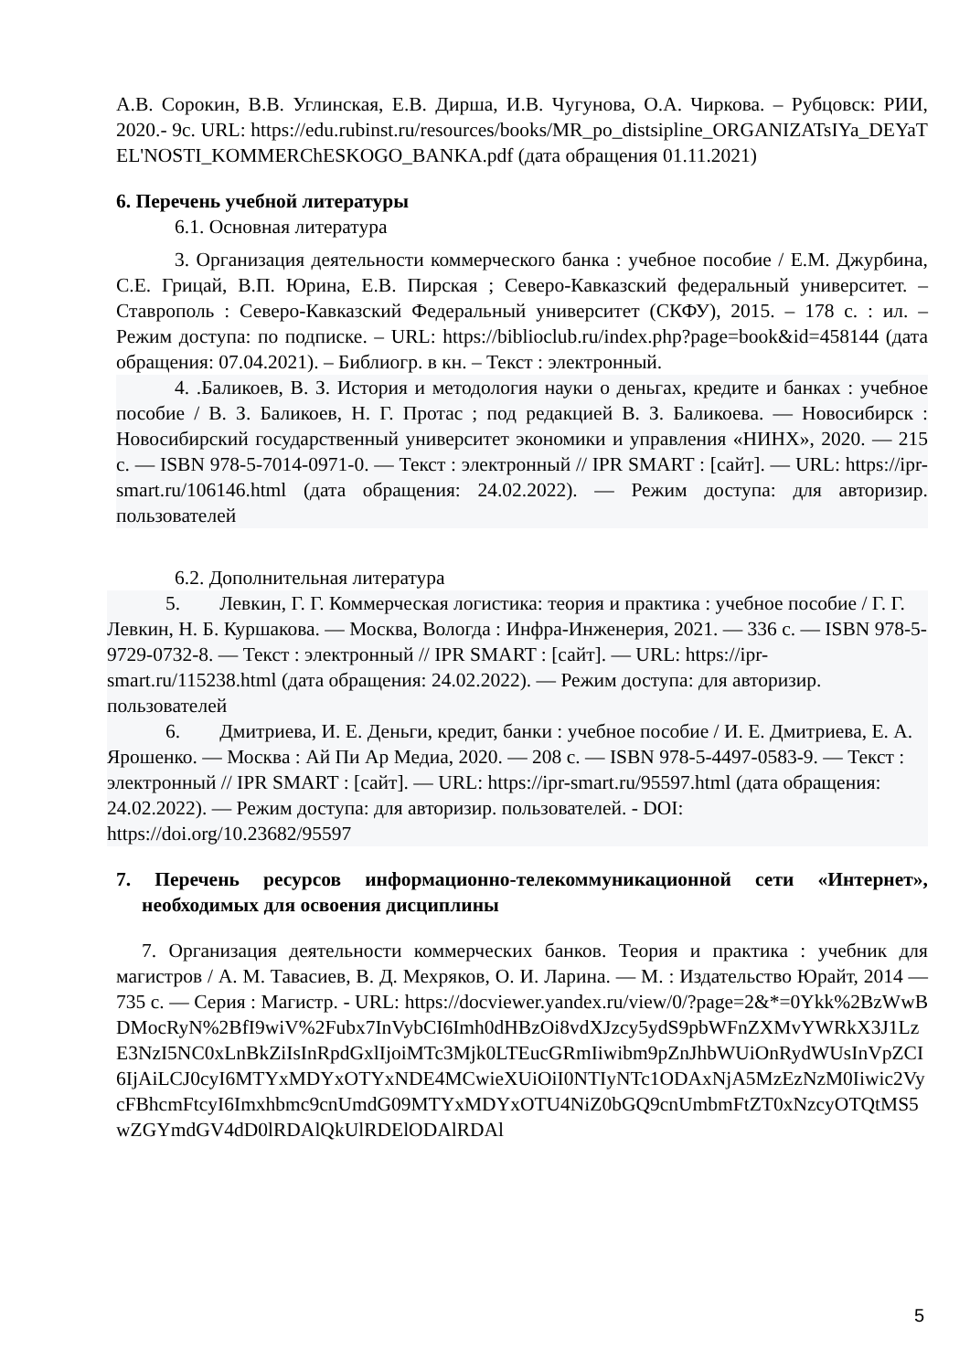А.В. Сорокин, В.В. Углинская, Е.В. Дирша, И.В. Чугунова, О.А. Чиркова. – Рубцовск: РИИ, 2020.- 9с. URL: https://edu.rubinst.ru/resources/books/MR_po_distsipline_ORGANIZATsIYa_DEYaTEL'NOSTI_KOMMERChESKOGO_BANKA.pdf (дата обращения 01.11.2021)
6. Перечень учебной литературы
6.1. Основная литература
3. Организация деятельности коммерческого банка : учебное пособие / Е.М. Джурбина, С.Е. Грицай, В.П. Юрина, Е.В. Пирская ; Северо-Кавказский федеральный университет. – Ставрополь : Северо-Кавказский Федеральный университет (СКФУ), 2015. – 178 с. : ил. – Режим доступа: по подписке. – URL: https://biblioclub.ru/index.php?page=book&id=458144 (дата обращения: 07.04.2021). – Библиогр. в кн. – Текст : электронный.
4. .Баликоев, В. З. История и методология науки о деньгах, кредите и банках : учебное пособие / В. З. Баликоев, Н. Г. Протас ; под редакцией В. З. Баликоева. — Новосибирск : Новосибирский государственный университет экономики и управления «НИНХ», 2020. — 215 с. — ISBN 978-5-7014-0971-0. — Текст : электронный // IPR SMART : [сайт]. — URL: https://ipr-smart.ru/106146.html (дата обращения: 24.02.2022). — Режим доступа: для авторизир. пользователей
6.2. Дополнительная литература
5. Левкин, Г. Г. Коммерческая логистика: теория и практика : учебное пособие / Г. Г. Левкин, Н. Б. Куршакова. — Москва, Вологда : Инфра-Инженерия, 2021. — 336 с. — ISBN 978-5-9729-0732-8. — Текст : электронный // IPR SMART : [сайт]. — URL: https://ipr-smart.ru/115238.html (дата обращения: 24.02.2022). — Режим доступа: для авторизир. пользователей
6. Дмитриева, И. Е. Деньги, кредит, банки : учебное пособие / И. Е. Дмитриева, Е. А. Ярошенко. — Москва : Ай Пи Ар Медиа, 2020. — 208 с. — ISBN 978-5-4497-0583-9. — Текст : электронный // IPR SMART : [сайт]. — URL: https://ipr-smart.ru/95597.html (дата обращения: 24.02.2022). — Режим доступа: для авторизир. пользователей. - DOI: https://doi.org/10.23682/95597
7. Перечень ресурсов информационно-телекоммуникационной сети «Интернет», необходимых для освоения дисциплины
7. Организация деятельности коммерческих банков. Теория и практика : учебник для магистров / А. М. Тавасиев, В. Д. Мехряков, О. И. Ларина. — М. : Издательство Юрайт, 2014 — 735 с. — Серия : Магистр. - URL: https://docviewer.yandex.ru/view/0/?page=2&*=0Ykk%2BzWwBDMocRyN%2BfI9wiV%2Fubx7InVybCI6Imh0dHBzOi8vdXJzcy5ydS9pbWFnZXMvYWRkX3J1LzE3NzI5NC0xLnBkZiIsInRpdGxlIjoiMTc3Mjk0LTEucGRmIiwibm9pZnJhbWUiOnRydWUsInVpZCI6IjAiLCJ0cyI6MTYxMDYxOTYxNDE4MCwieXUiOiI0NTIyNTc1ODAxNjA5MzEzNzM0Iiwic2VycFBhcmFtcyI6Imxhbmc9cnUmdG09MTYxMDYxOTU4NiZ0bGQ9cnUmbmFtZT0xNzcyOTQtMS5wZGYmdGV4dD0lRDAlQkUlRDElODAlRDAl
5